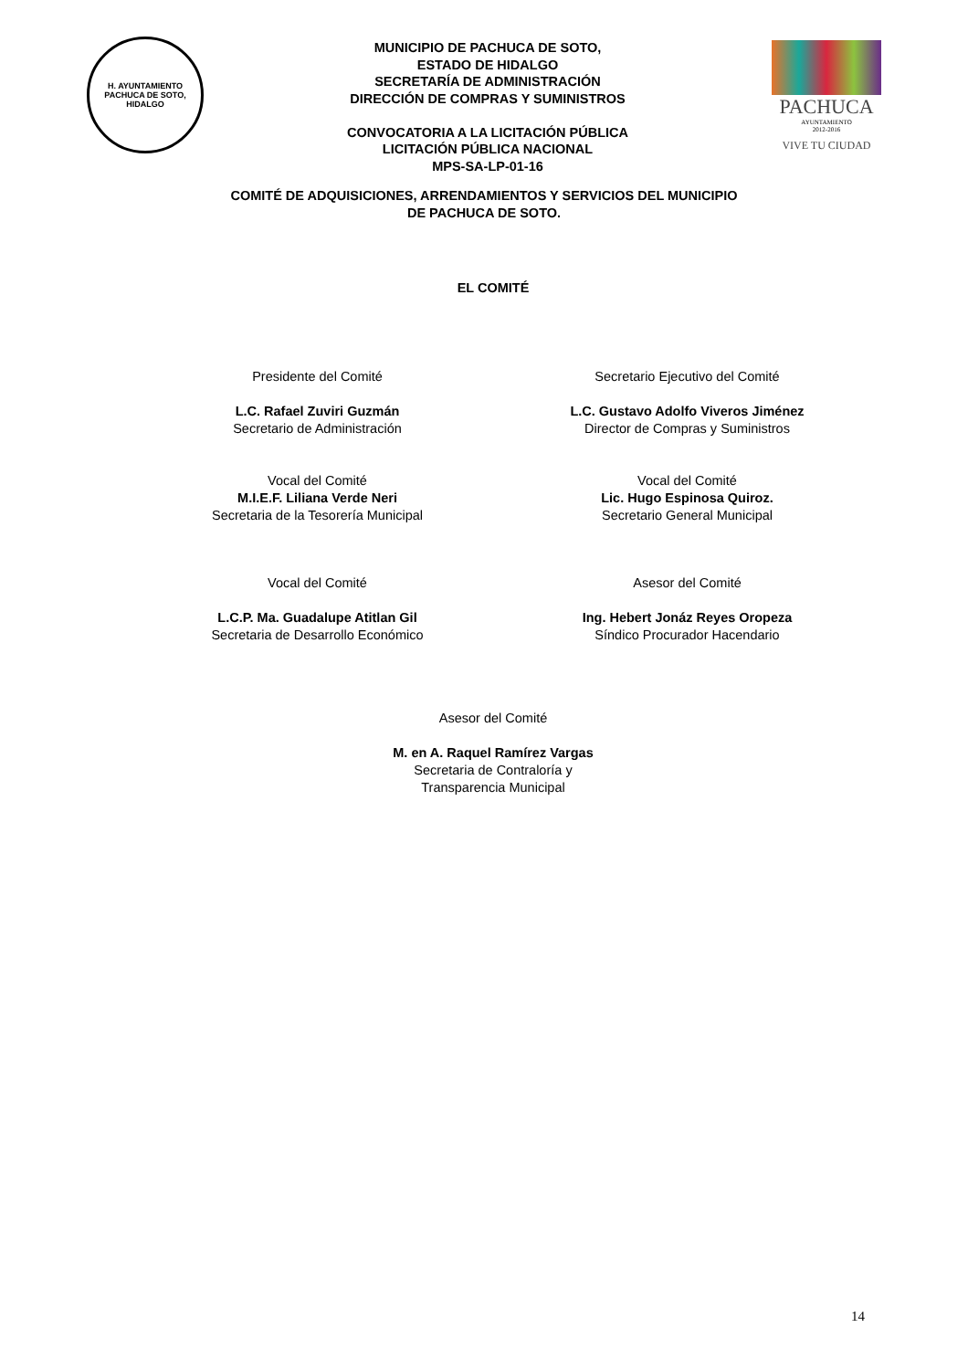H. AYUNTAMIENTO
PACHUCA DE SOTO, HIDALGO
MUNICIPIO DE PACHUCA DE SOTO,
ESTADO DE HIDALGO
SECRETARÍA DE ADMINISTRACIÓN
DIRECCIÓN DE COMPRAS Y SUMINISTROS
CONVOCATORIA A LA LICITACIÓN PÚBLICA
LICITACIÓN PÚBLICA NACIONAL
MPS-SA-LP-01-16
PACHUCA
AYUNTAMIENTO
2012-2016
VIVE TU CIUDAD
COMITÉ DE ADQUISICIONES, ARRENDAMIENTOS Y SERVICIOS DEL MUNICIPIO
DE PACHUCA DE SOTO.
EL COMITÉ
Presidente del Comité
L.C. Rafael Zuviri Guzmán
Secretario de Administración
Secretario Ejecutivo del Comité
L.C. Gustavo Adolfo Viveros Jiménez
Director de Compras y Suministros
Vocal del Comité
M.I.E.F. Liliana Verde Neri
Secretaria de la Tesorería Municipal
Vocal del Comité
Lic. Hugo Espinosa Quiroz.
Secretario General Municipal
Vocal del Comité
L.C.P. Ma. Guadalupe Atitlan Gil
Secretaria de Desarrollo Económico
Asesor del Comité
Ing. Hebert Jonáz Reyes Oropeza
Síndico Procurador Hacendario
Asesor del Comité
M. en A. Raquel Ramírez Vargas
Secretaria de Contraloría y
Transparencia Municipal
14